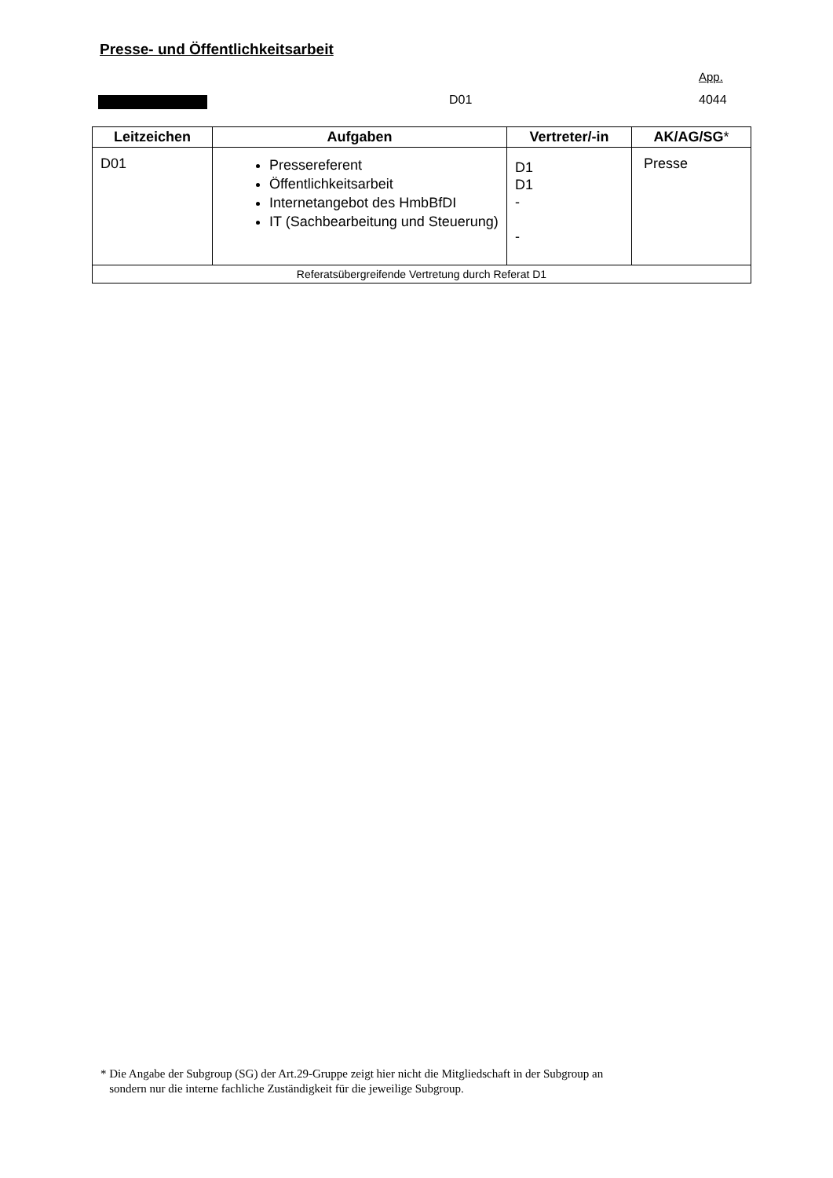Presse- und Öffentlichkeitsarbeit
App.
D01 4044
| Leitzeichen | Aufgaben | Vertreter/-in | AK/AG/SG * |
| --- | --- | --- | --- |
| D01 | Pressereferent Öffentlichkeitsarbeit Internetangebot des HmbBfDI IT (Sachbearbeitung und Steuerung) | D1 D1 - - | Presse |
| Referatsübergreifende Vertretung durch Referat D1 | | | |
* Die Angabe der Subgroup (SG) der Art.29-Gruppe zeigt hier nicht die Mitgliedschaft in der Subgroup an
sondern nur die interne fachliche Zuständigkeit für die jeweilige Subgroup.